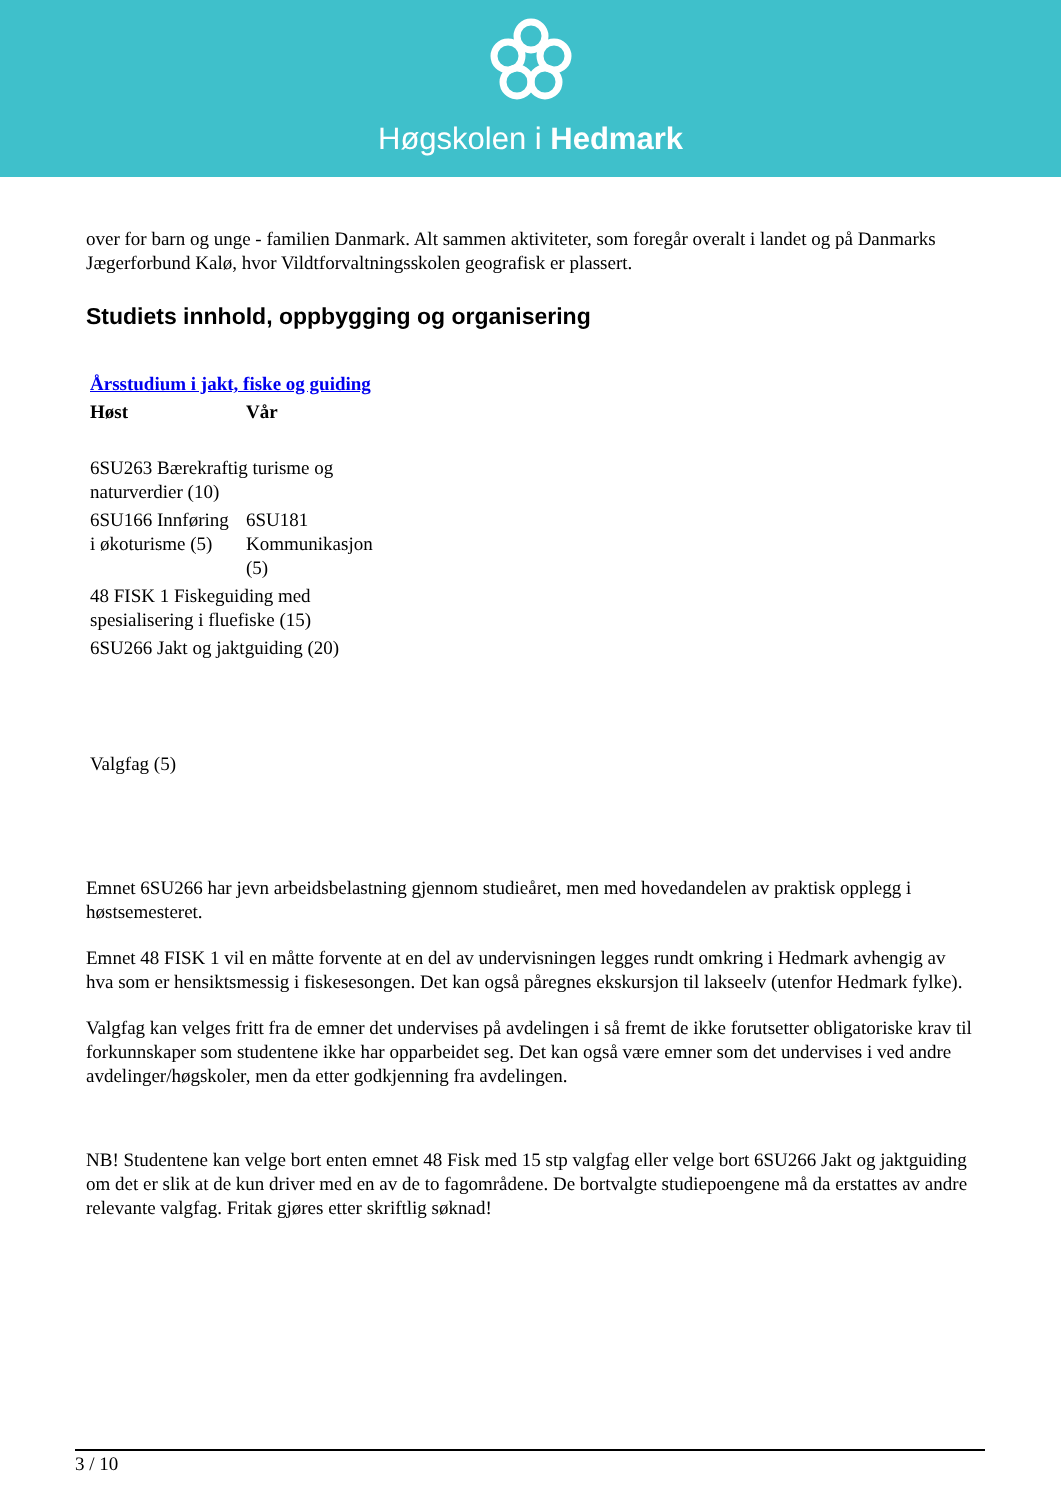Høgskolen i Hedmark
over for barn og unge - familien Danmark. Alt sammen aktiviteter, som foregår overalt i landet og på Danmarks Jægerforbund Kalø, hvor Vildtforvaltningsskolen geografisk er plassert.
Studiets innhold, oppbygging og organisering
| Årsstudium i jakt, fiske og guiding | |
| Høst | Vår |
| 6SU263 Bærekraftig turisme og naturverdier (10) | |
| 6SU166 Innføring i økoturisme (5) | 6SU181 Kommunikasjon (5) |
| 48 FISK 1 Fiskeguiding med spesialisering i fluefiske (15) | |
| 6SU266 Jakt og jaktguiding (20) | |
| Valgfag (5) | |
Emnet 6SU266 har jevn arbeidsbelastning gjennom studieåret, men med hovedandelen av praktisk opplegg i høstsemesteret.
Emnet 48 FISK 1 vil en måtte forvente at en del av undervisningen legges rundt omkring i Hedmark avhengig av hva som er hensiktsmessig i fiskesesongen. Det kan også påregnes ekskursjon til lakseelv (utenfor Hedmark fylke).
Valgfag kan velges fritt fra de emner det undervises på avdelingen i så fremt de ikke forutsetter obligatoriske krav til forkunnskaper som studentene ikke har opparbeidet seg. Det kan også være emner som det undervises i ved andre avdelinger/høgskoler, men da etter godkjenning fra avdelingen.
NB! Studentene kan velge bort enten emnet 48 Fisk med 15 stp valgfag eller velge bort 6SU266 Jakt og jaktguiding om det er slik at de kun driver med en av de to fagområdene. De bortvalgte studiepoengene må da erstattes av andre relevante valgfag. Fritak gjøres etter skriftlig søknad!
3 / 10